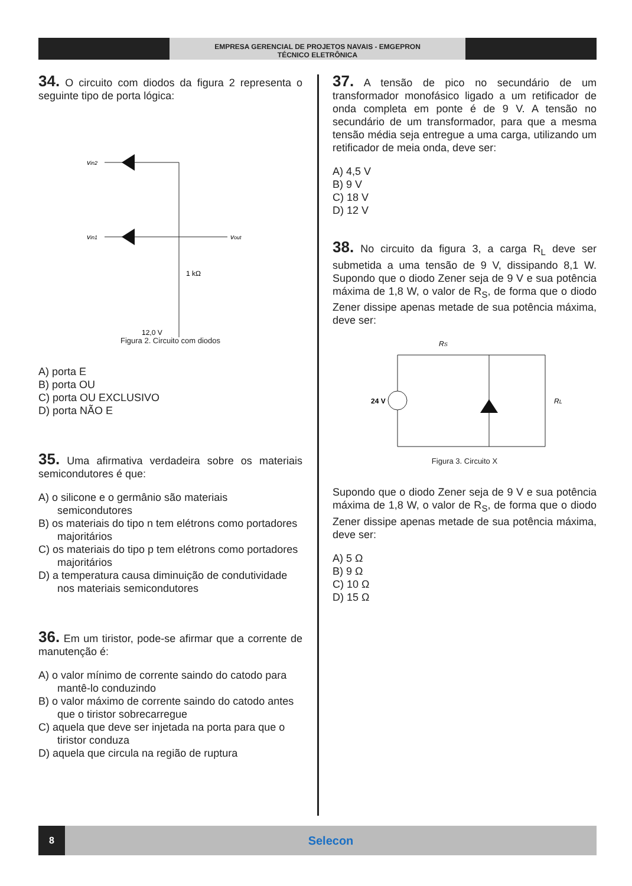EMPRESA GERENCIAL DE PROJETOS NAVAIS - EMGEPRON
TÉCNICO ELETRÔNICA
34. O circuito com diodos da figura 2 representa o seguinte tipo de porta lógica:
vin2
vin1
vout
1 kΩ
12,0 V
Figura 2. Circuito com diodos
A) porta E
B) porta OU
C) porta OU EXCLUSIVO
D) porta NÃO E
35. Uma afirmativa verdadeira sobre os materiais semicondutores é que:
A) o silicone e o germânio são materiais semicondutores
B) os materiais do tipo n tem elétrons como portadores majoritários
C) os materiais do tipo p tem elétrons como portadores majoritários
D) a temperatura causa diminuição de condutividade nos materiais semicondutores
36. Em um tiristor, pode-se afirmar que a corrente de manutenção é:
A) o valor mínimo de corrente saindo do catodo para mantê-lo conduzindo
B) o valor máximo de corrente saindo do catodo antes que o tiristor sobrecarregue
C) aquela que deve ser injetada na porta para que o tiristor conduza
D) aquela que circula na região de ruptura
37. A tensão de pico no secundário de um transformador monofásico ligado a um retificador de onda completa em ponte é de 9 V. A tensão no secundário de um transformador, para que a mesma tensão média seja entregue a uma carga, utilizando um retificador de meia onda, deve ser:
A) 4,5 V
B) 9 V
C) 18 V
D) 12 V
38. No circuito da figura 3, a carga R<sub>L</sub> deve ser submetida a uma tensão de 9 V, dissipando 8,1 W. Supondo que o diodo Zener seja de 9 V e sua potência máxima de 1,8 W, o valor de R<sub>S</sub>, de forma que o diodo Zener dissipe apenas metade de sua potência máxima, deve ser:
24 V
RS
RL
Figura 3. Circuito X
Supondo que o diodo Zener seja de 9 V e sua potência máxima de 1,8 W, o valor de R<sub>S</sub>, de forma que o diodo Zener dissipe apenas metade de sua potência máxima, deve ser:
A) 5 Ω
B) 9 Ω
C) 10 Ω
D) 15 Ω
8
Selecon